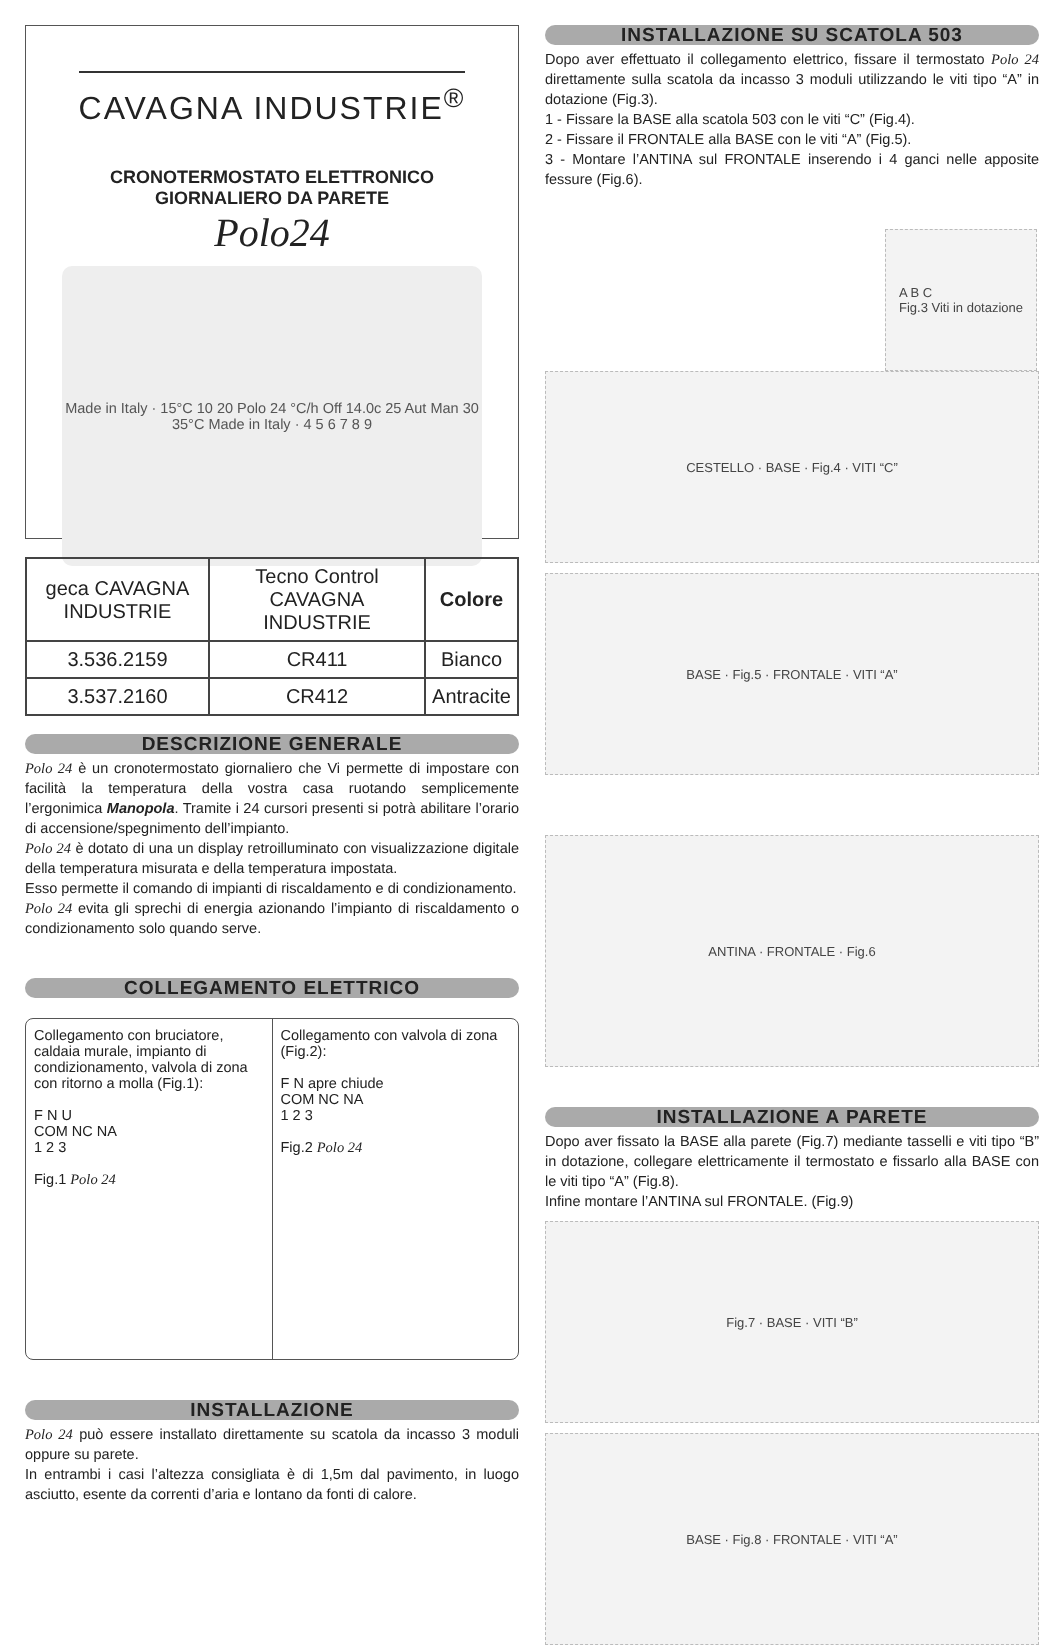CAVAGNA INDUSTRIE<sup>®</sup>
CRONOTERMOSTATO ELETTRONICO
GIORNALIERO DA PARETE
Polo24
Made in Italy · 15°C 10 20 Polo 24 °C/h Off 14.0c 25 Aut Man 30 35°C Made in Italy · 4 5 6 7 8 9
| geca CAVAGNA INDUSTRIE | Tecno Control CAVAGNA INDUSTRIE | Colore |
| --- | --- | --- |
| 3.536.2159 | CR411 | Bianco |
| 3.537.2160 | CR412 | Antracite |
DESCRIZIONE GENERALE
Polo 24 è un cronotermostato giornaliero che Vi permette di impostare con facilità la temperatura della vostra casa ruotando semplicemente l’ergonimica Manopola. Tramite i 24 cursori presenti si potrà abilitare l’orario di accensione/spegnimento dell’impianto.
Polo 24 è dotato di una un display retroilluminato con visualizzazione digitale della temperatura misurata e della temperatura impostata.
Esso permette il comando di impianti di riscaldamento e di condizionamento.
Polo 24 evita gli sprechi di energia azionando l’impianto di riscaldamento o condizionamento solo quando serve.
COLLEGAMENTO ELETTRICO
Collegamento con bruciatore, caldaia murale, impianto di condizionamento, valvola di zona con ritorno a molla (Fig.1):
F N U
COM NC NA
1 2 3
Fig.1 Polo 24
Collegamento con valvola di zona (Fig.2):
F N apre chiude
COM NC NA
1 2 3
Fig.2 Polo 24
INSTALLAZIONE
Polo 24 può essere installato direttamente su scatola da incasso 3 moduli oppure su parete.
In entrambi i casi l’altezza consigliata è di 1,5m dal pavimento, in luogo asciutto, esente da correnti d’aria e lontano da fonti di calore.
INSTALLAZIONE SU SCATOLA 503
Dopo aver effettuato il collegamento elettrico, fissare il termostato Polo 24 direttamente sulla scatola da incasso 3 moduli utilizzando le viti tipo “A” in dotazione (Fig.3).
1 - Fissare la BASE alla scatola 503 con le viti “C” (Fig.4).
2 - Fissare il FRONTALE alla BASE con le viti “A” (Fig.5).
3 - Montare l’ANTINA sul FRONTALE inserendo i 4 ganci nelle apposite fessure (Fig.6).
A B C
Fig.3 Viti in dotazione
CESTELLO · BASE · Fig.4 · VITI “C”
BASE · Fig.5 · FRONTALE · VITI “A”
ANTINA · FRONTALE · Fig.6
INSTALLAZIONE A PARETE
Dopo aver fissato la BASE alla parete (Fig.7) mediante tasselli e viti tipo “B” in dotazione, collegare elettricamente il termostato e fissarlo alla BASE con le viti tipo “A” (Fig.8).
Infine montare l’ANTINA sul FRONTALE. (Fig.9)
Fig.7 · BASE · VITI “B”
BASE · Fig.8 · FRONTALE · VITI “A”